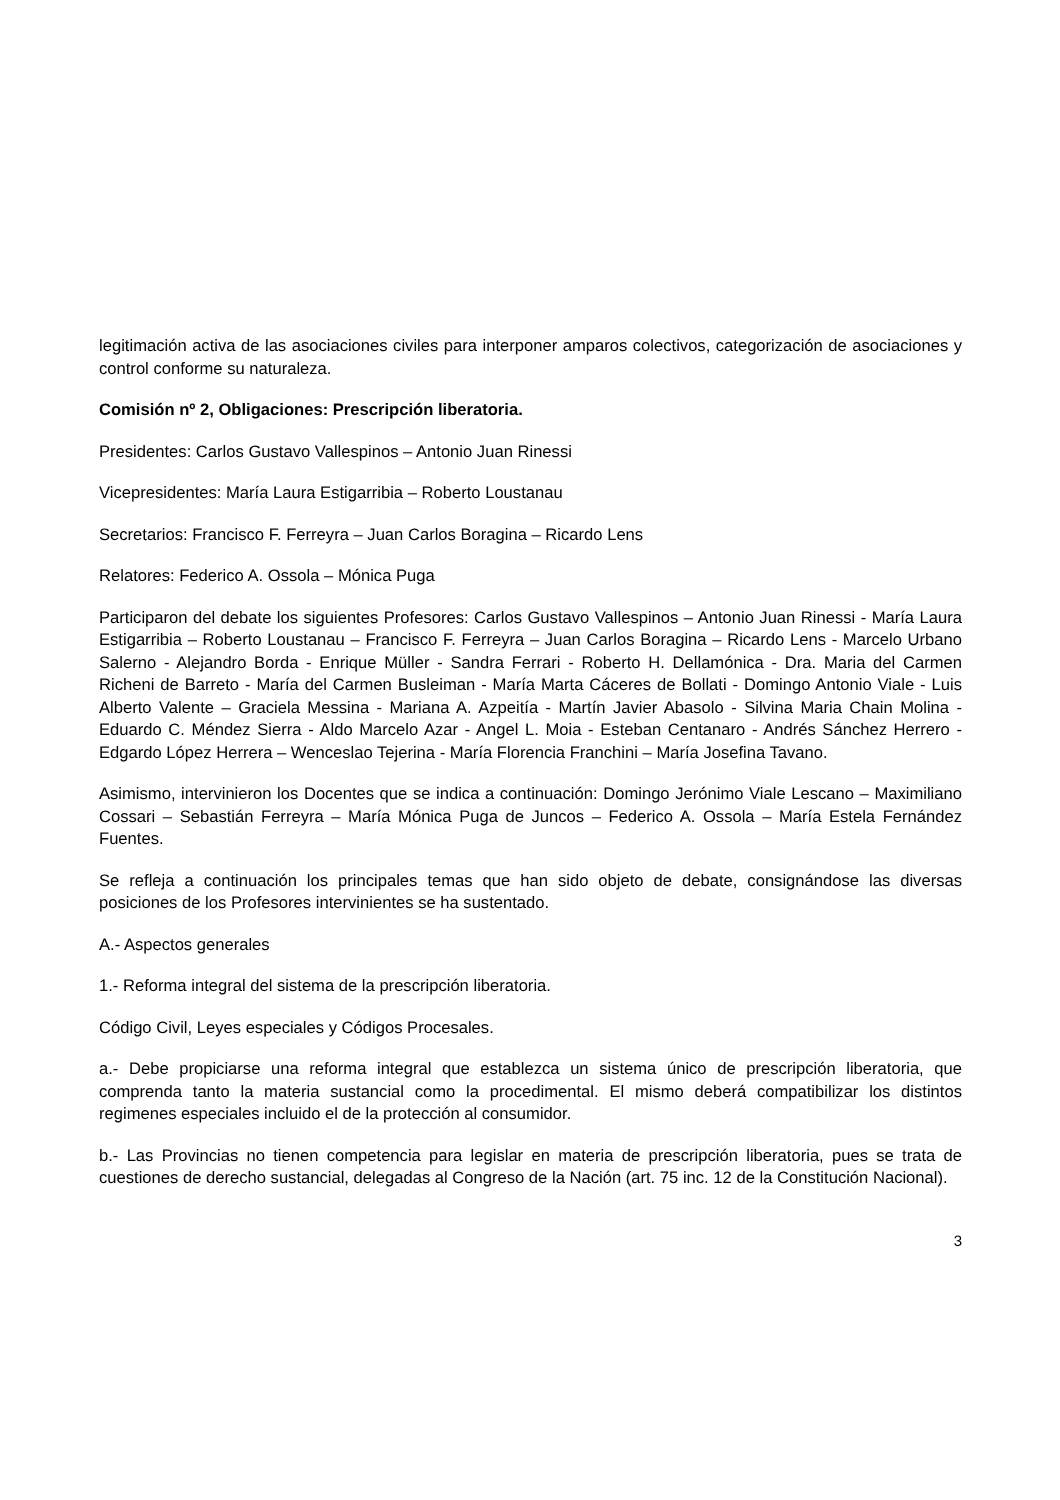legitimación activa de las asociaciones civiles para interponer amparos colectivos, categorización de asociaciones y control conforme su naturaleza.
Comisión nº 2, Obligaciones: Prescripción liberatoria.
Presidentes: Carlos Gustavo Vallespinos – Antonio Juan Rinessi
Vicepresidentes: María Laura Estigarribia – Roberto Loustanau
Secretarios: Francisco F. Ferreyra – Juan Carlos Boragina – Ricardo Lens
Relatores: Federico A. Ossola – Mónica Puga
Participaron del debate los siguientes Profesores: Carlos Gustavo Vallespinos – Antonio Juan Rinessi - María Laura Estigarribia – Roberto Loustanau – Francisco F. Ferreyra – Juan Carlos Boragina – Ricardo Lens - Marcelo Urbano Salerno - Alejandro Borda - Enrique Müller - Sandra Ferrari - Roberto H. Dellamónica - Dra. Maria del Carmen Richeni de Barreto - María del Carmen Busleiman - María Marta Cáceres de Bollati - Domingo Antonio Viale - Luis Alberto Valente – Graciela Messina - Mariana A. Azpeitía - Martín Javier Abasolo - Silvina Maria Chain Molina - Eduardo C. Méndez Sierra - Aldo Marcelo Azar - Angel L. Moia - Esteban Centanaro - Andrés Sánchez Herrero - Edgardo López Herrera – Wenceslao Tejerina - María Florencia Franchini – María Josefina Tavano.
Asimismo, intervinieron los Docentes que se indica a continuación: Domingo Jerónimo Viale Lescano – Maximiliano Cossari – Sebastián Ferreyra – María Mónica Puga de Juncos – Federico A. Ossola – María Estela Fernández Fuentes.
Se refleja a continuación los principales temas que han sido objeto de debate, consignándose las diversas posiciones de los Profesores intervinientes se ha sustentado.
A.- Aspectos generales
1.- Reforma integral del sistema de la prescripción liberatoria.
Código Civil, Leyes especiales y Códigos Procesales.
a.- Debe propiciarse una reforma integral que establezca un sistema único de prescripción liberatoria, que comprenda tanto la materia sustancial como la procedimental. El mismo deberá compatibilizar los distintos regimenes especiales incluido el de la protección al consumidor.
b.- Las Provincias no tienen competencia para legislar en materia de prescripción liberatoria, pues se trata de cuestiones de derecho sustancial, delegadas al Congreso de la Nación (art. 75 inc. 12 de la Constitución Nacional).
3